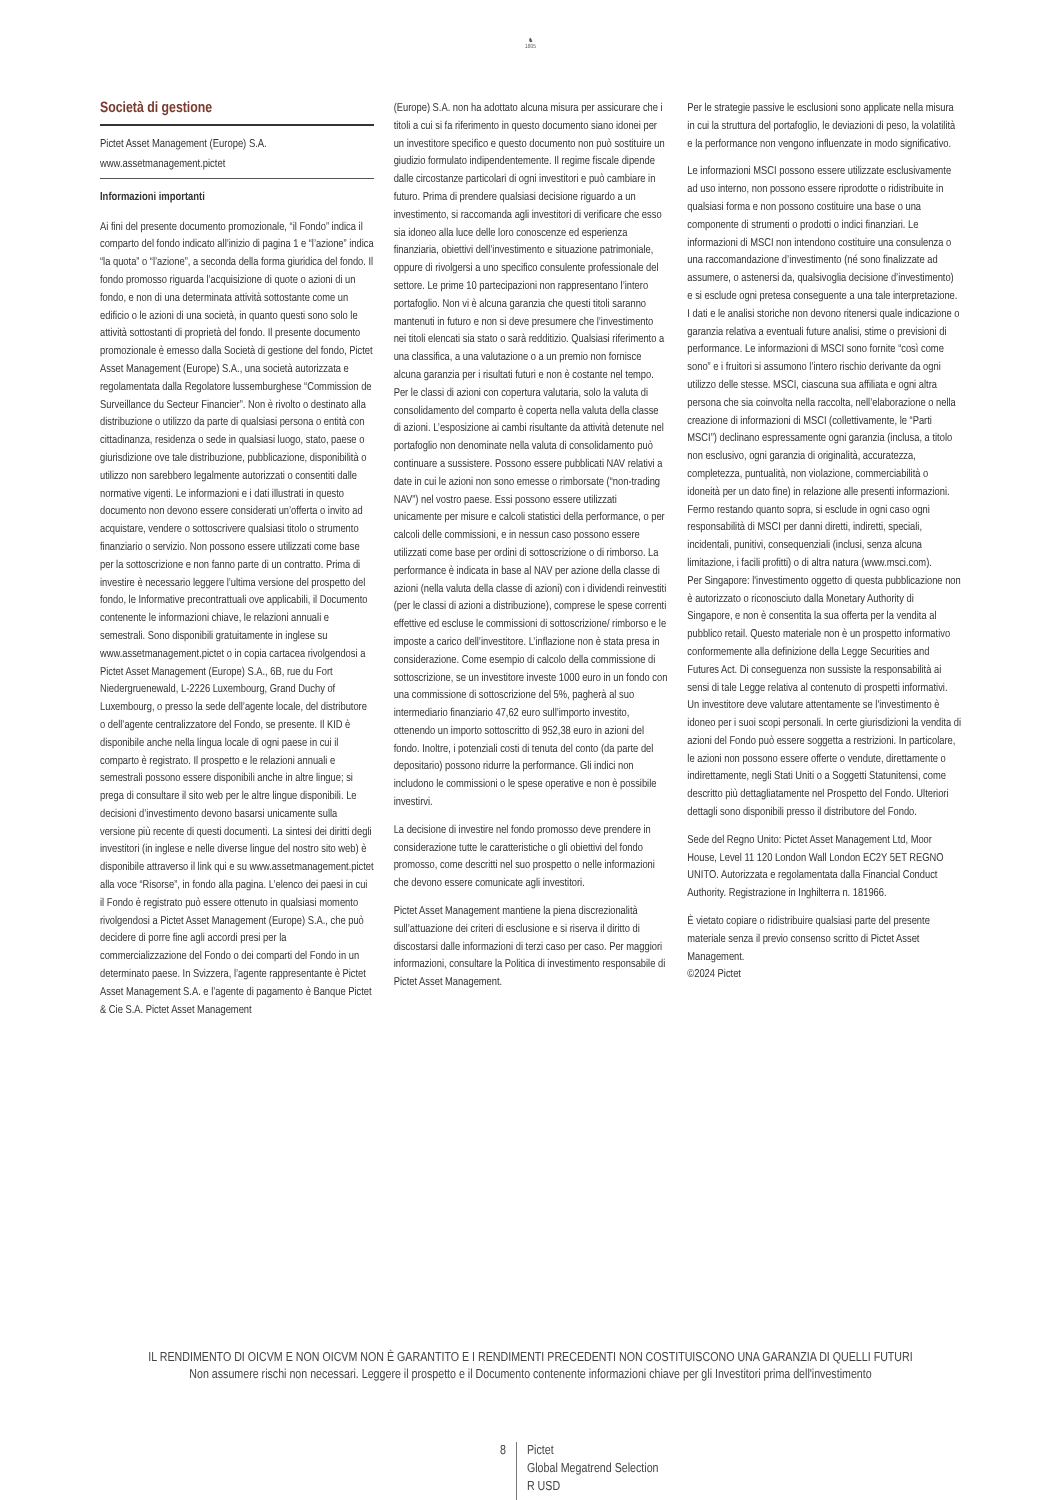♞
1805
Società di gestione
Pictet Asset Management (Europe) S.A.
www.assetmanagement.pictet
Informazioni importanti
Ai fini del presente documento promozionale, “il Fondo” indica il comparto del fondo indicato all’inizio di pagina 1 e “l’azione” indica “la quota” o “l’azione”, a seconda della forma giuridica del fondo. Il fondo promosso riguarda l’acquisizione di quote o azioni di un fondo, e non di una determinata attività sottostante come un edificio o le azioni di una società, in quanto questi sono solo le attività sottostanti di proprietà del fondo. Il presente documento promozionale è emesso dalla Società di gestione del fondo, Pictet Asset Management (Europe) S.A., una società autorizzata e regolamentata dalla Regolatore lussemburghese “Commission de Surveillance du Secteur Financier”. Non è rivolto o destinato alla distribuzione o utilizzo da parte di qualsiasi persona o entità con cittadinanza, residenza o sede in qualsiasi luogo, stato, paese o giurisdizione ove tale distribuzione, pubblicazione, disponibilità o utilizzo non sarebbero legalmente autorizzati o consentiti dalle normative vigenti. Le informazioni e i dati illustrati in questo documento non devono essere considerati un’offerta o invito ad acquistare, vendere o sottoscrivere qualsiasi titolo o strumento finanziario o servizio. Non possono essere utilizzati come base per la sottoscrizione e non fanno parte di un contratto. Prima di investire è necessario leggere l’ultima versione del prospetto del fondo, le Informative precontrattuali ove applicabili, il Documento contenente le informazioni chiave, le relazioni annuali e semestrali. Sono disponibili gratuitamente in inglese su www.assetmanagement.pictet o in copia cartacea rivolgendosi a Pictet Asset Management (Europe) S.A., 6B, rue du Fort Niedergruenewald, L-2226 Luxembourg, Grand Duchy of Luxembourg, o presso la sede dell’agente locale, del distributore o dell’agente centralizzatore del Fondo, se presente. Il KID è disponibile anche nella lingua locale di ogni paese in cui il comparto è registrato. Il prospetto e le relazioni annuali e semestrali possono essere disponibili anche in altre lingue; si prega di consultare il sito web per le altre lingue disponibili. Le decisioni d’investimento devono basarsi unicamente sulla versione più recente di questi documenti. La sintesi dei diritti degli investitori (in inglese e nelle diverse lingue del nostro sito web) è disponibile attraverso il link qui e su www.assetmanagement.pictet alla voce “Risorse”, in fondo alla pagina. L’elenco dei paesi in cui il Fondo è registrato può essere ottenuto in qualsiasi momento rivolgendosi a Pictet Asset Management (Europe) S.A., che può decidere di porre fine agli accordi presi per la commercializzazione del Fondo o dei comparti del Fondo in un determinato paese. In Svizzera, l’agente rappresentante è Pictet Asset Management S.A. e l’agente di pagamento è Banque Pictet & Cie S.A. Pictet Asset Management
(Europe) S.A. non ha adottato alcuna misura per assicurare che i titoli a cui si fa riferimento in questo documento siano idonei per un investitore specifico e questo documento non può sostituire un giudizio formulato indipendentemente. Il regime fiscale dipende dalle circostanze particolari di ogni investitori e può cambiare in futuro. Prima di prendere qualsiasi decisione riguardo a un investimento, si raccomanda agli investitori di verificare che esso sia idoneo alla luce delle loro conoscenze ed esperienza finanziaria, obiettivi dell’investimento e situazione patrimoniale, oppure di rivolgersi a uno specifico consulente professionale del settore. Le prime 10 partecipazioni non rappresentano l’intero portafoglio. Non vi è alcuna garanzia che questi titoli saranno mantenuti in futuro e non si deve presumere che l’investimento nei titoli elencati sia stato o sarà redditizio. Qualsiasi riferimento a una classifica, a una valutazione o a un premio non fornisce alcuna garanzia per i risultati futuri e non è costante nel tempo. Per le classi di azioni con copertura valutaria, solo la valuta di consolidamento del comparto è coperta nella valuta della classe di azioni. L’esposizione ai cambi risultante da attività detenute nel portafoglio non denominate nella valuta di consolidamento può continuare a sussistere. Possono essere pubblicati NAV relativi a date in cui le azioni non sono emesse o rimborsate (“non-trading NAV”) nel vostro paese. Essi possono essere utilizzati unicamente per misure e calcoli statistici della performance, o per calcoli delle commissioni, e in nessun caso possono essere utilizzati come base per ordini di sottoscrizione o di rimborso. La performance è indicata in base al NAV per azione della classe di azioni (nella valuta della classe di azioni) con i dividendi reinvestiti (per le classi di azioni a distribuzione), comprese le spese correnti effettive ed escluse le commissioni di sottoscrizione/ rimborso e le imposte a carico dell’investitore. L’inflazione non è stata presa in considerazione. Come esempio di calcolo della commissione di sottoscrizione, se un investitore investe 1000 euro in un fondo con una commissione di sottoscrizione del 5%, pagherà al suo intermediario finanziario 47,62 euro sull’importo investito, ottenendo un importo sottoscritto di 952,38 euro in azioni del fondo. Inoltre, i potenziali costi di tenuta del conto (da parte del depositario) possono ridurre la performance. Gli indici non includono le commissioni o le spese operative e non è possibile investirvi.
La decisione di investire nel fondo promosso deve prendere in considerazione tutte le caratteristiche o gli obiettivi del fondo promosso, come descritti nel suo prospetto o nelle informazioni che devono essere comunicate agli investitori.
Pictet Asset Management mantiene la piena discrezionalità sull’attuazione dei criteri di esclusione e si riserva il diritto di discostarsi dalle informazioni di terzi caso per caso. Per maggiori informazioni, consultare la Politica di investimento responsabile di Pictet Asset Management.
Per le strategie passive le esclusioni sono applicate nella misura in cui la struttura del portafoglio, le deviazioni di peso, la volatilità e la performance non vengono influenzate in modo significativo.
Le informazioni MSCI possono essere utilizzate esclusivamente ad uso interno, non possono essere riprodotte o ridistribuite in qualsiasi forma e non possono costituire una base o una componente di strumenti o prodotti o indici finanziari. Le informazioni di MSCI non intendono costituire una consulenza o una raccomandazione d’investimento (né sono finalizzate ad assumere, o astenersi da, qualsivoglia decisione d’investimento) e si esclude ogni pretesa conseguente a una tale interpretazione. I dati e le analisi storiche non devono ritenersi quale indicazione o garanzia relativa a eventuali future analisi, stime o previsioni di performance. Le informazioni di MSCI sono fornite “così come sono” e i fruitori si assumono l’intero rischio derivante da ogni utilizzo delle stesse. MSCI, ciascuna sua affiliata e ogni altra persona che sia coinvolta nella raccolta, nell’elaborazione o nella creazione di informazioni di MSCI (collettivamente, le “Parti MSCI”) declinano espressamente ogni garanzia (inclusa, a titolo non esclusivo, ogni garanzia di originalità, accuratezza, completezza, puntualità, non violazione, commerciabilità o idoneità per un dato fine) in relazione alle presenti informazioni. Fermo restando quanto sopra, si esclude in ogni caso ogni responsabilità di MSCI per danni diretti, indiretti, speciali, incidentali, punitivi, consequenziali (inclusi, senza alcuna limitazione, i facili profitti) o di altra natura (www.msci.com).
Per Singapore: l'investimento oggetto di questa pubblicazione non è autorizzato o riconosciuto dalla Monetary Authority di Singapore, e non è consentita la sua offerta per la vendita al pubblico retail. Questo materiale non è un prospetto informativo conformemente alla definizione della Legge Securities and Futures Act. Di conseguenza non sussiste la responsabilità ai sensi di tale Legge relativa al contenuto di prospetti informativi. Un investitore deve valutare attentamente se l'investimento è idoneo per i suoi scopi personali. In certe giurisdizioni la vendita di azioni del Fondo può essere soggetta a restrizioni. In particolare, le azioni non possono essere offerte o vendute, direttamente o indirettamente, negli Stati Uniti o a Soggetti Statunitensi, come descritto più dettagliatamente nel Prospetto del Fondo. Ulteriori dettagli sono disponibili presso il distributore del Fondo.
Sede del Regno Unito: Pictet Asset Management Ltd, Moor House, Level 11 120 London Wall London EC2Y 5ET REGNO UNITO. Autorizzata e regolamentata dalla Financial Conduct Authority. Registrazione in Inghilterra n. 181966.
È vietato copiare o ridistribuire qualsiasi parte del presente materiale senza il previo consenso scritto di Pictet Asset Management.
©2024 Pictet
IL RENDIMENTO DI OICVM E NON OICVM NON È GARANTITO E I RENDIMENTI PRECEDENTI NON COSTITUISCONO UNA GARANZIA DI QUELLI FUTURI
Non assumere rischi non necessari. Leggere il prospetto e il Documento contenente informazioni chiave per gli Investitori prima dell'investimento
8
Pictet
Global Megatrend Selection
R USD